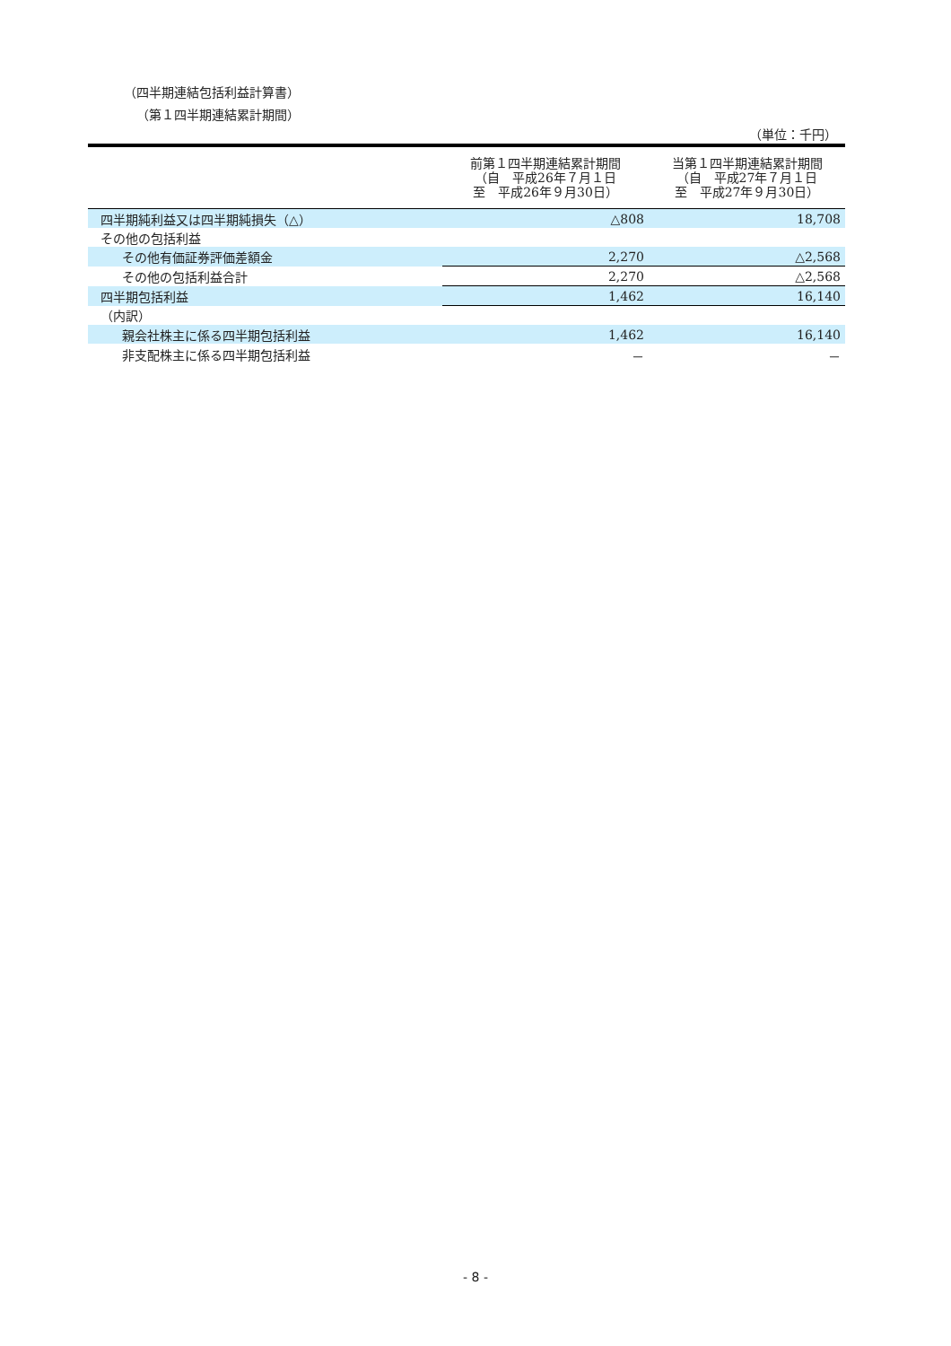（四半期連結包括利益計算書）
（第１四半期連結累計期間）
（単位：千円）
| | 前第１四半期連結累計期間 （自 平成26年７月１日 至 平成26年９月30日） | 当第１四半期連結累計期間 （自 平成27年７月１日 至 平成27年９月30日） |
| --- | --- | --- |
| 四半期純利益又は四半期純損失（△） | △808 | 18,708 |
| その他の包括利益 | | |
| その他有価証券評価差額金 | 2,270 | △2,568 |
| その他の包括利益合計 | 2,270 | △2,568 |
| 四半期包括利益 | 1,462 | 16,140 |
| （内訳） | | |
| 親会社株主に係る四半期包括利益 | 1,462 | 16,140 |
| 非支配株主に係る四半期包括利益 | － | － |
- 8 -